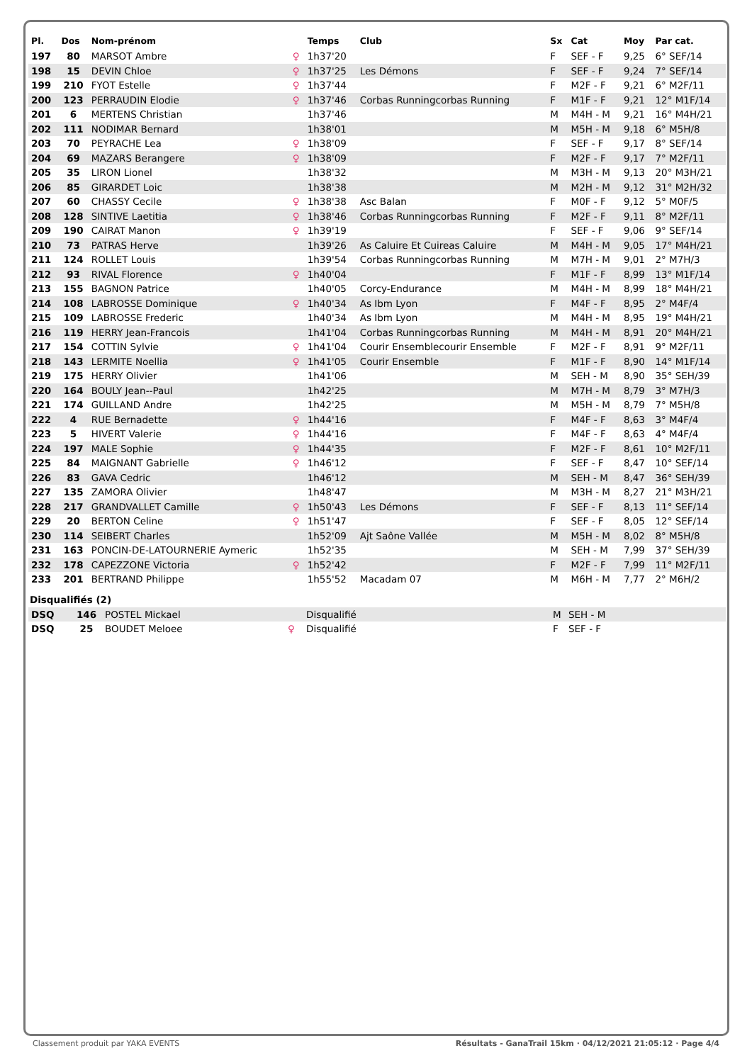| Pl. | Dos | Nom-prénom | | Temps | Club | Sx | Cat | Moy | Par cat. |
| --- | --- | --- | --- | --- | --- | --- | --- | --- | --- |
| 197 | 80 | MARSOT Ambre | ♀ | 1h37'20 | | F | SEF - F | 9,25 | 6° SEF/14 |
| 198 | 15 | DEVIN Chloe | ♀ | 1h37'25 | Les Démons | F | SEF - F | 9,24 | 7° SEF/14 |
| 199 | 210 | FYOT Estelle | ♀ | 1h37'44 | | F | M2F - F | 9,21 | 6° M2F/11 |
| 200 | 123 | PERRAUDIN Elodie | ♀ | 1h37'46 | Corbas Runningcorbas Running | F | M1F - F | 9,21 | 12° M1F/14 |
| 201 | 6 | MERTENS Christian | | 1h37'46 | | M | M4H - M | 9,21 | 16° M4H/21 |
| 202 | 111 | NODIMAR Bernard | | 1h38'01 | | M | M5H - M | 9,18 | 6° M5H/8 |
| 203 | 70 | PEYRACHE Lea | ♀ | 1h38'09 | | F | SEF - F | 9,17 | 8° SEF/14 |
| 204 | 69 | MAZARS Berangere | ♀ | 1h38'09 | | F | M2F - F | 9,17 | 7° M2F/11 |
| 205 | 35 | LIRON Lionel | | 1h38'32 | | M | M3H - M | 9,13 | 20° M3H/21 |
| 206 | 85 | GIRARDET Loic | | 1h38'38 | | M | M2H - M | 9,12 | 31° M2H/32 |
| 207 | 60 | CHASSY Cecile | ♀ | 1h38'38 | Asc Balan | F | M0F - F | 9,12 | 5° M0F/5 |
| 208 | 128 | SINTIVE Laetitia | ♀ | 1h38'46 | Corbas Runningcorbas Running | F | M2F - F | 9,11 | 8° M2F/11 |
| 209 | 190 | CAIRAT Manon | ♀ | 1h39'19 | | F | SEF - F | 9,06 | 9° SEF/14 |
| 210 | 73 | PATRAS Herve | | 1h39'26 | As Caluire Et Cuireas Caluire | M | M4H - M | 9,05 | 17° M4H/21 |
| 211 | 124 | ROLLET Louis | | 1h39'54 | Corbas Runningcorbas Running | M | M7H - M | 9,01 | 2° M7H/3 |
| 212 | 93 | RIVAL Florence | ♀ | 1h40'04 | | F | M1F - F | 8,99 | 13° M1F/14 |
| 213 | 155 | BAGNON Patrice | | 1h40'05 | Corcy-Endurance | M | M4H - M | 8,99 | 18° M4H/21 |
| 214 | 108 | LABROSSE Dominique | ♀ | 1h40'34 | As Ibm Lyon | F | M4F - F | 8,95 | 2° M4F/4 |
| 215 | 109 | LABROSSE Frederic | | 1h40'34 | As Ibm Lyon | M | M4H - M | 8,95 | 19° M4H/21 |
| 216 | 119 | HERRY Jean-Francois | | 1h41'04 | Corbas Runningcorbas Running | M | M4H - M | 8,91 | 20° M4H/21 |
| 217 | 154 | COTTIN Sylvie | ♀ | 1h41'04 | Courir Ensemblecourir Ensemble | F | M2F - F | 8,91 | 9° M2F/11 |
| 218 | 143 | LERMITE Noellia | ♀ | 1h41'05 | Courir Ensemble | F | M1F - F | 8,90 | 14° M1F/14 |
| 219 | 175 | HERRY Olivier | | 1h41'06 | | M | SEH - M | 8,90 | 35° SEH/39 |
| 220 | 164 | BOULY Jean--Paul | | 1h42'25 | | M | M7H - M | 8,79 | 3° M7H/3 |
| 221 | 174 | GUILLAND Andre | | 1h42'25 | | M | M5H - M | 8,79 | 7° M5H/8 |
| 222 | 4 | RUE Bernadette | ♀ | 1h44'16 | | F | M4F - F | 8,63 | 3° M4F/4 |
| 223 | 5 | HIVERT Valerie | ♀ | 1h44'16 | | F | M4F - F | 8,63 | 4° M4F/4 |
| 224 | 197 | MALE Sophie | ♀ | 1h44'35 | | F | M2F - F | 8,61 | 10° M2F/11 |
| 225 | 84 | MAIGNANT Gabrielle | ♀ | 1h46'12 | | F | SEF - F | 8,47 | 10° SEF/14 |
| 226 | 83 | GAVA Cedric | | 1h46'12 | | M | SEH - M | 8,47 | 36° SEH/39 |
| 227 | 135 | ZAMORA Olivier | | 1h48'47 | | M | M3H - M | 8,27 | 21° M3H/21 |
| 228 | 217 | GRANDVALLET Camille | ♀ | 1h50'43 | Les Démons | F | SEF - F | 8,13 | 11° SEF/14 |
| 229 | 20 | BERTON Celine | ♀ | 1h51'47 | | F | SEF - F | 8,05 | 12° SEF/14 |
| 230 | 114 | SEIBERT Charles | | 1h52'09 | Ajt Saône Vallée | M | M5H - M | 8,02 | 8° M5H/8 |
| 231 | 163 | PONCIN-DE-LATOURNERIE Aymeric | | 1h52'35 | | M | SEH - M | 7,99 | 37° SEH/39 |
| 232 | 178 | CAPEZZONE Victoria | ♀ | 1h52'42 | | F | M2F - F | 7,99 | 11° M2F/11 |
| 233 | 201 | BERTRAND Philippe | | 1h55'52 | Macadam 07 | M | M6H - M | 7,77 | 2° M6H/2 |
Disqualifiés (2)
| DSQ | 146 | POSTEL Mickael | | Disqualifié | M | SEH - M |
| DSQ | 25 | BOUDET Meloee | ♀ | Disqualifié | F | SEF - F |
Classement produit par YAKA EVENTS Résultats - GanaTrail 15km · 04/12/2021 21:05:12 · Page 4/4